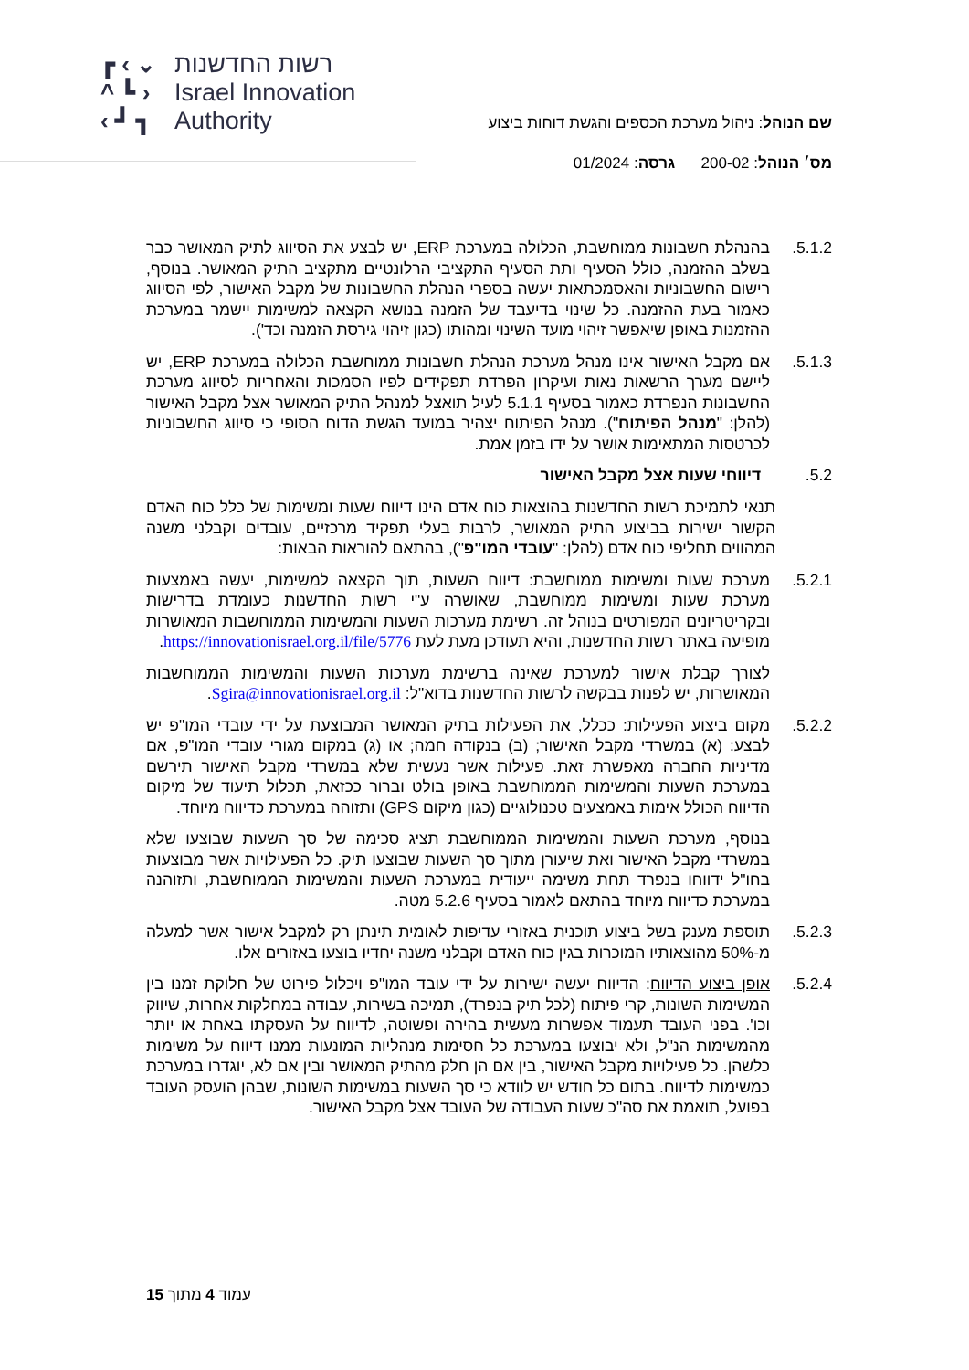┏ ‹ ⌄
^ ┗ ›
‹ ┛ ┓
רשות החדשנות
Israel Innovation
Authority
שם הנוהל: ניהול מערכת הכספים והגשת דוחות ביצוע
מס׳ הנוהל: 200-02 גרסה: 01/2024
5.1.2. בהנהלת חשבונות ממוחשבת, הכלולה במערכת ERP, יש לבצע את הסיווג לתיק המאושר כבר בשלב ההזמנה, כולל הסעיף ותת הסעיף התקציבי הרלונטיים מתקציב התיק המאושר. בנוסף, רישום החשבוניות והאסמכתאות יעשה בספרי הנהלת החשבונות של מקבל האישור, לפי הסיווג כאמור בעת ההזמנה. כל שינוי בדיעבד של הזמנה בנושא הקצאה למשימות יישמר במערכת ההזמנות באופן שיאפשר זיהוי מועד השינוי ומהותו (כגון זיהוי גירסת הזמנה וכד').
5.1.3. אם מקבל האישור אינו מנהל מערכת הנהלת חשבונות ממוחשבת הכלולה במערכת ERP, יש ליישם מערך הרשאות נאות ועיקרון הפרדת תפקידים לפיו הסמכות והאחריות לסיווג מערכת החשבונות הנפרדת כאמור בסעיף 5.1.1 לעיל תואצל למנהל התיק המאושר אצל מקבל האישור (להלן: "מנהל הפיתוח"). מנהל הפיתוח יצהיר במועד הגשת הדוח הסופי כי סיווג החשבוניות לכרטסות המתאימות אושר על ידו בזמן אמת.
5.2. דיווחי שעות אצל מקבל האישור
תנאי לתמיכת רשות החדשנות בהוצאות כוח אדם הינו דיווח שעות ומשימות של כלל כוח האדם הקשור ישירות בביצוע התיק המאושר, לרבות בעלי תפקיד מרכזיים, עובדים וקבלני משנה המהווים תחליפי כוח אדם (להלן: "עובדי המו"פ"), בהתאם להוראות הבאות:
5.2.1. מערכת שעות ומשימות ממוחשבת: דיווח השעות, תוך הקצאה למשימות, יעשה באמצעות מערכת שעות ומשימות ממוחשבת, שאושרה ע"י רשות החדשנות כעומדת בדרישות ובקריטריונים המפורטים בנוהל זה. רשימת מערכות השעות והמשימות הממוחשבות המאושרות מופיעה באתר רשות החדשנות, והיא תעודכן מעת לעת https://innovationisrael.org.il/file/5776.
לצורך קבלת אישור למערכת שאינה ברשימת מערכות השעות והמשימות הממוחשבות המאושרות, יש לפנות בבקשה לרשות החדשנות בדוא"ל: Sgira@innovationisrael.org.il.
5.2.2. מקום ביצוע הפעילות: ככלל, את הפעילות בתיק המאושר המבוצעת על ידי עובדי המו"פ יש לבצע: (א) במשרדי מקבל האישור; (ב) בנקודה חמה; או (ג) במקום מגורי עובדי המו"פ, אם מדיניות החברה מאפשרת זאת. פעילות אשר נעשית שלא במשרדי מקבל האישור תירשם במערכת השעות והמשימות הממוחשבת באופן בולט וברור ככזאת, תכלול תיעוד של מיקום הדיווח הכולל אימות באמצעים טכנולוגיים (כגון מיקום GPS) ותזוהה במערכת כדיווח מיוחד.
בנוסף, מערכת השעות והמשימות הממוחשבת תציג סכימה של סך השעות שבוצעו שלא במשרדי מקבל האישור ואת שיעורן מתוך סך השעות שבוצעו תיק. כל הפעילויות אשר מבוצעות בחו"ל ידווחו בנפרד תחת משימה ייעודית במערכת השעות והמשימות הממוחשבת, ותזוהנה במערכת כדיווח מיוחד בהתאם לאמור בסעיף 5.2.6 מטה.
5.2.3. תוספת מענק בשל ביצוע תוכנית באזורי עדיפות לאומית תינתן רק למקבל אישור אשר למעלה מ-50% מהוצאותיו המוכרות בגין כוח האדם וקבלני משנה יחדיו בוצעו באזורים אלו.
5.2.4. אופן ביצוע הדיווח: הדיווח יעשה ישירות על ידי עובד המו"פ ויכלול פירוט של חלוקת זמנו בין המשימות השונות, קרי פיתוח (לכל תיק בנפרד), תמיכה בשירות, עבודה במחלקות אחרות, שיווק וכו'. בפני העובד תעמוד אפשרות מעשית בהירה ופשוטה, לדיווח על העסקתו באחת או יותר מהמשימות הנ"ל, ולא יבוצעו במערכת כל חסימות מנהליות המונעות ממנו דיווח על משימות כלשהן. כל פעילויות מקבל האישור, בין אם הן חלק מהתיק המאושר ובין אם לא, יוגדרו במערכת כמשימות לדיווח. בתום כל חודש יש לוודא כי סך השעות במשימות השונות, שבהן הועסק העובד בפועל, תואמת את סה"כ שעות העבודה של העובד אצל מקבל האישור.
עמוד 4 מתוך 15